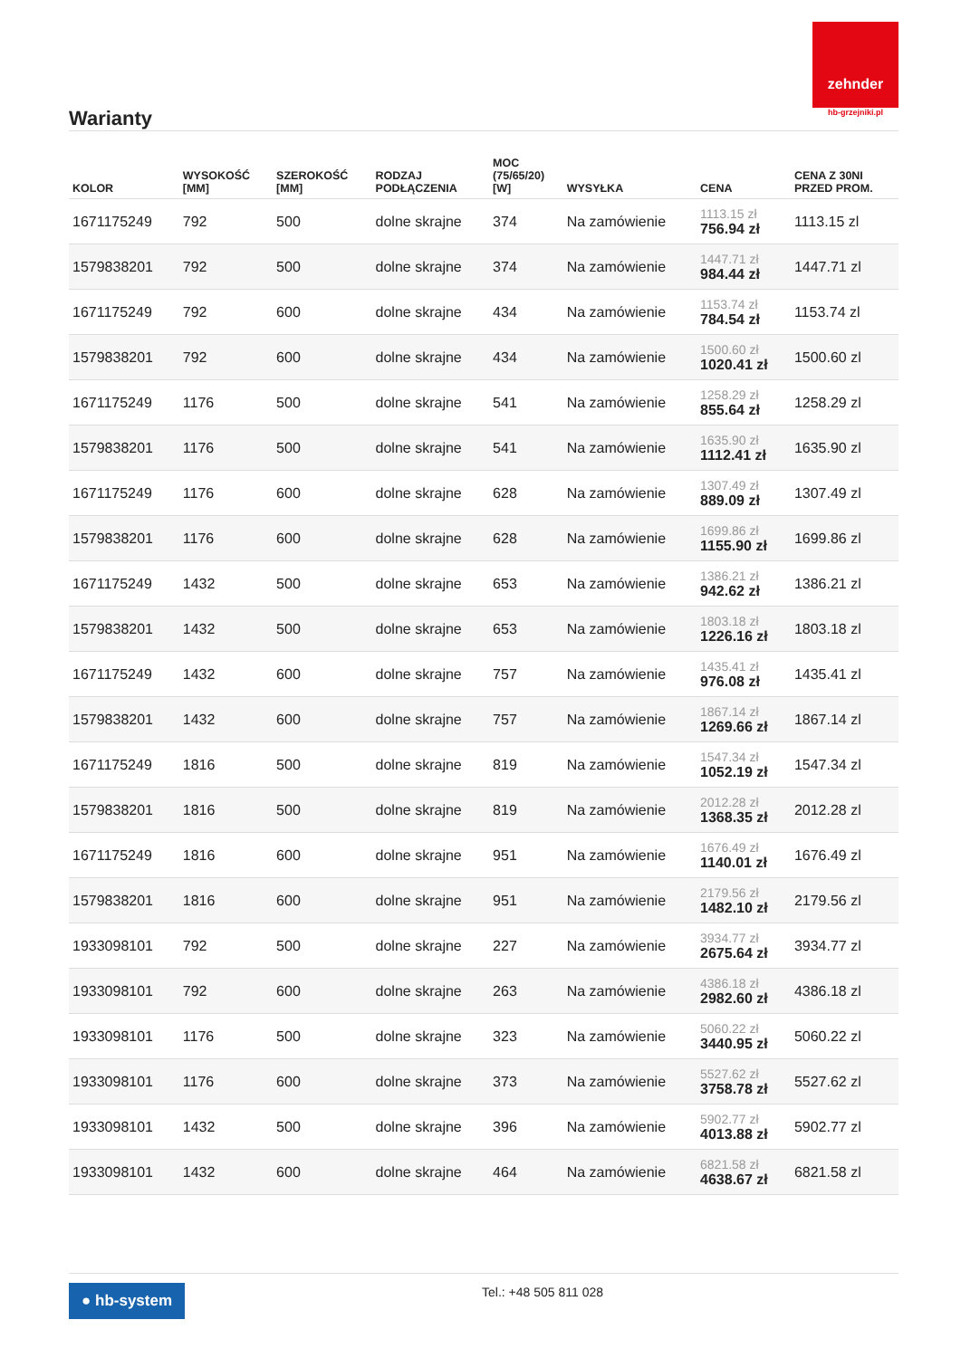zehnder
hb-grzejniki.pl
Warianty
| KOLOR | WYSOKOŚĆ [MM] | SZEROKOŚĆ [MM] | RODZAJ PODŁĄCZENIA | MOC (75/65/20) [W] | WYSYŁKA | CENA | CENA Z 30NI PRZED PROM. |
| --- | --- | --- | --- | --- | --- | --- | --- |
| 1671175249 | 792 | 500 | dolne skrajne | 374 | Na zamówienie | 1113.15 zł 756.94 zł | 1113.15 zl |
| 1579838201 | 792 | 500 | dolne skrajne | 374 | Na zamówienie | 1447.71 zł 984.44 zł | 1447.71 zl |
| 1671175249 | 792 | 600 | dolne skrajne | 434 | Na zamówienie | 1153.74 zł 784.54 zł | 1153.74 zl |
| 1579838201 | 792 | 600 | dolne skrajne | 434 | Na zamówienie | 1500.60 zł 1020.41 zł | 1500.60 zl |
| 1671175249 | 1176 | 500 | dolne skrajne | 541 | Na zamówienie | 1258.29 zł 855.64 zł | 1258.29 zl |
| 1579838201 | 1176 | 500 | dolne skrajne | 541 | Na zamówienie | 1635.90 zł 1112.41 zł | 1635.90 zl |
| 1671175249 | 1176 | 600 | dolne skrajne | 628 | Na zamówienie | 1307.49 zł 889.09 zł | 1307.49 zl |
| 1579838201 | 1176 | 600 | dolne skrajne | 628 | Na zamówienie | 1699.86 zł 1155.90 zł | 1699.86 zl |
| 1671175249 | 1432 | 500 | dolne skrajne | 653 | Na zamówienie | 1386.21 zł 942.62 zł | 1386.21 zl |
| 1579838201 | 1432 | 500 | dolne skrajne | 653 | Na zamówienie | 1803.18 zł 1226.16 zł | 1803.18 zl |
| 1671175249 | 1432 | 600 | dolne skrajne | 757 | Na zamówienie | 1435.41 zł 976.08 zł | 1435.41 zl |
| 1579838201 | 1432 | 600 | dolne skrajne | 757 | Na zamówienie | 1867.14 zł 1269.66 zł | 1867.14 zl |
| 1671175249 | 1816 | 500 | dolne skrajne | 819 | Na zamówienie | 1547.34 zł 1052.19 zł | 1547.34 zl |
| 1579838201 | 1816 | 500 | dolne skrajne | 819 | Na zamówienie | 2012.28 zł 1368.35 zł | 2012.28 zl |
| 1671175249 | 1816 | 600 | dolne skrajne | 951 | Na zamówienie | 1676.49 zł 1140.01 zł | 1676.49 zl |
| 1579838201 | 1816 | 600 | dolne skrajne | 951 | Na zamówienie | 2179.56 zł 1482.10 zł | 2179.56 zl |
| 1933098101 | 792 | 500 | dolne skrajne | 227 | Na zamówienie | 3934.77 zł 2675.64 zł | 3934.77 zl |
| 1933098101 | 792 | 600 | dolne skrajne | 263 | Na zamówienie | 4386.18 zł 2982.60 zł | 4386.18 zl |
| 1933098101 | 1176 | 500 | dolne skrajne | 323 | Na zamówienie | 5060.22 zł 3440.95 zł | 5060.22 zl |
| 1933098101 | 1176 | 600 | dolne skrajne | 373 | Na zamówienie | 5527.62 zł 3758.78 zł | 5527.62 zl |
| 1933098101 | 1432 | 500 | dolne skrajne | 396 | Na zamówienie | 5902.77 zł 4013.88 zł | 5902.77 zl |
| 1933098101 | 1432 | 600 | dolne skrajne | 464 | Na zamówienie | 6821.58 zł 4638.67 zł | 6821.58 zl |
● hb-system Tel.: +48 505 811 028